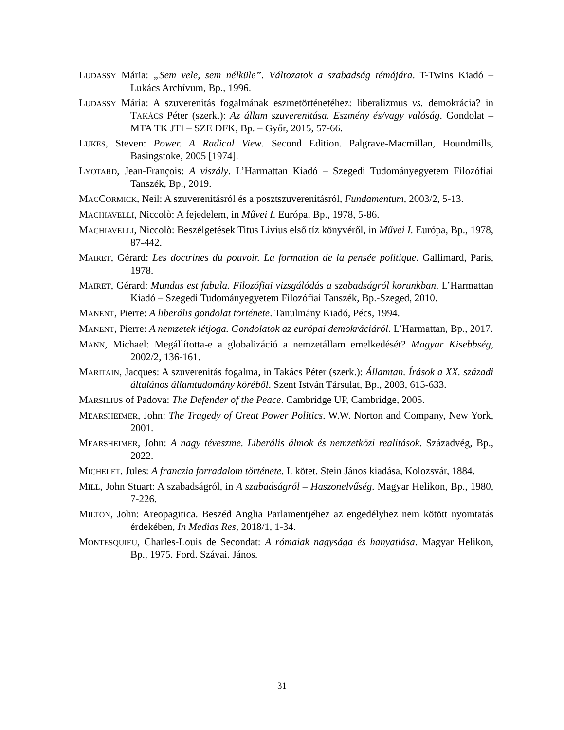LUDASSY Mária: „Sem vele, sem nélküle”. Változatok a szabadság témájára. T-Twins Kiadó – Lukács Archívum, Bp., 1996.
LUDASSY Mária: A szuverenitás fogalmának eszmetörténetéhez: liberalizmus vs. demokrácia? in TAKÁCS Péter (szerk.): Az állam szuverenitása. Eszmény és/vagy valóság. Gondolat – MTA TK JTI – SZE DFK, Bp. – Győr, 2015, 57-66.
LUKES, Steven: Power. A Radical View. Second Edition. Palgrave-Macmillan, Houndmills, Basingstoke, 2005 [1974].
LYOTARD, Jean-François: A viszály. L’Harmattan Kiadó – Szegedi Tudományegyetem Filozófiai Tanszék, Bp., 2019.
MACCORMICK, Neil: A szuverenitásról és a posztszuverenitásról, Fundamentum, 2003/2, 5-13.
MACHIAVELLI, Niccolò: A fejedelem, in Művei I. Európa, Bp., 1978, 5-86.
MACHIAVELLI, Niccolò: Beszélgetések Titus Livius első tíz könyvéről, in Művei I. Európa, Bp., 1978, 87-442.
MAIRET, Gérard: Les doctrines du pouvoir. La formation de la pensée politique. Gallimard, Paris, 1978.
MAIRET, Gérard: Mundus est fabula. Filozófiai vizsgálódás a szabadságról korunkban. L’Harmattan Kiadó – Szegedi Tudományegyetem Filozófiai Tanszék, Bp.-Szeged, 2010.
MANENT, Pierre: A liberális gondolat története. Tanulmány Kiadó, Pécs, 1994.
MANENT, Pierre: A nemzetek létjoga. Gondolatok az európai demokráciáról. L’Harmattan, Bp., 2017.
MANN, Michael: Megállította-e a globalizáció a nemzetállam emelkedését? Magyar Kisebbség, 2002/2, 136-161.
MARITAIN, Jacques: A szuverenitás fogalma, in Takács Péter (szerk.): Államtan. Írások a XX. századi általános államtudomány köréből. Szent István Társulat, Bp., 2003, 615-633.
MARSILIUS of Padova: The Defender of the Peace. Cambridge UP, Cambridge, 2005.
MEARSHEIMER, John: The Tragedy of Great Power Politics. W.W. Norton and Company, New York, 2001.
MEARSHEIMER, John: A nagy téveszme. Liberális álmok és nemzetközi realitások. Századvég, Bp., 2022.
MICHELET, Jules: A franczia forradalom története, I. kötet. Stein János kiadása, Kolozsvár, 1884.
MILL, John Stuart: A szabadságról, in A szabadságról – Haszonelvűség. Magyar Helikon, Bp., 1980, 7-226.
MILTON, John: Areopagitica. Beszéd Anglia Parlamentjéhez az engedélyhez nem kötött nyomtatás érdekében, In Medias Res, 2018/1, 1-34.
MONTESQUIEU, Charles-Louis de Secondat: A rómaiak nagysága és hanyatlása. Magyar Helikon, Bp., 1975. Ford. Szávai. János.
31